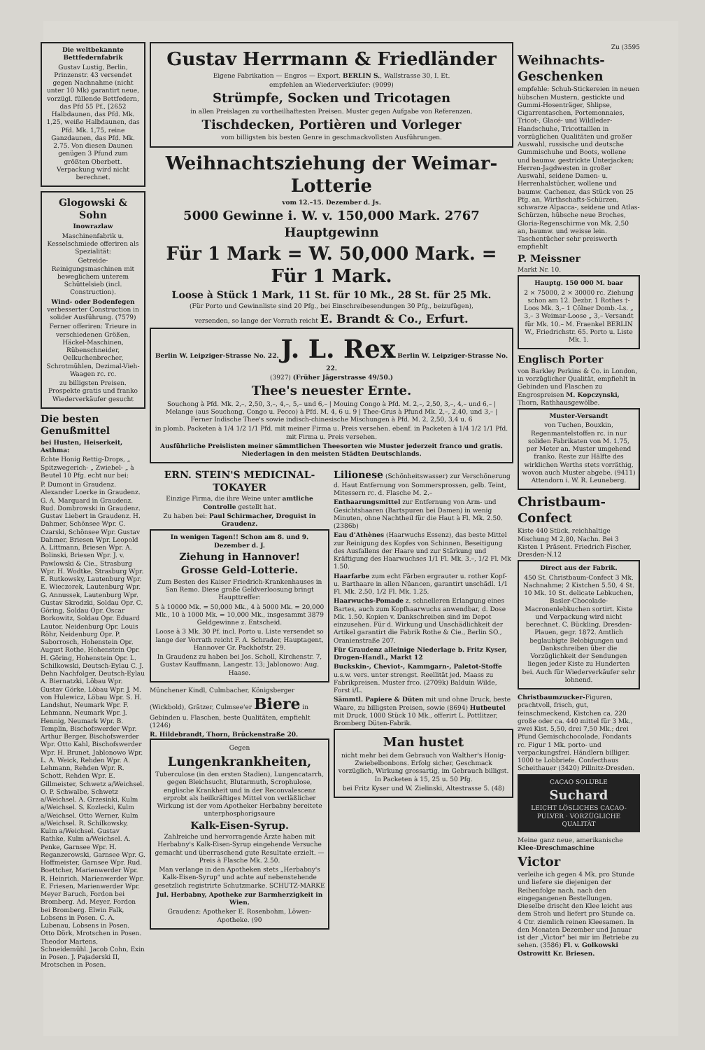Die weltbekannte Bettfedernfabrik
Gustav Lustig, Berlin, Prinzenstr. 43 versendet gegen Nachnahme (nicht unter 10 Mk) garantirt neue, vorzügl. füllende Bettfedern, das Pfd 55 Pf., [2652 Halbdaunen, das Pfd. Mk. 1,25, weiße Halbdaunen, das Pfd. Mk. 1,75, reine Ganzdaunen, das Pfd. Mk. 2.75. Von diesen Daunen genügen 3 Pfund zum größten Oberbett. Verpackung wird nicht berechnet.
Glogowski & Sohn
Inowrazlaw
Maschinenfabrik u. Kesselschmiede offeriren als Spezialität:
Getreide-Reinigungsmaschinen mit beweglichem unterem Schüttelsieb (incl. Construction).
Wind- oder Bodenfegen verbesserter Construction in solider Ausführung. (7579)
Ferner offeriren: Trieure in verschiedenen Größen, Häckel-Maschinen, Rübenschneider, Oelkuchenbrecher, Schrotmühlen, Dezimal-Vieh-Waagen rc. rc.
zu billigsten Preisen. Prospekte gratis und franko Wiederverkäufer gesucht
Die besten Genußmittel
bei Husten, Heiserkeit, Asthma:
Echte Honig Rettig-Drops, „ Spitzwegerich- „ Zwiebel- „ à Beutel 10 Pfg. echt nur bei:
P. Dumont in Graudenz. Alexander Loerke in Graudenz. G. A. Marquard in Graudenz. Rud. Dombrowski in Graudenz. Gustav Liebert in Graudenz. H. Dahmer, Schönsee Wpr. C. Czarski, Schönsee Wpr. Gustav Dahmer, Briesen Wpr. Leopold A. Littmann, Briesen Wpr. A. Bolinski, Briesen Wpr. J. v. Pawlowski & Cie., Strasburg Wpr. H. Wodtke, Strasburg Wpr. E. Rutkowsky, Lautenburg Wpr. E. Wieczorek, Lautenburg Wpr. G. Annussek, Lautenburg Wpr. Gustav Skrodzki, Soldau Opr. C. Göring, Soldau Opr. Oscar Borkowitz, Soldau Opr. Eduard Lautor, Neidenburg Opr. Louis Röhr, Neidenburg Opr. P. Saborrosch, Hohenstein Opr. August Rothe, Hohenstein Opr. H. Göring, Hohenstein Opr. L. Schilkowski, Deutsch-Eylau C. J. Dehn Nachfolger, Deutsch-Eylau A. Biernatzki, Löbau Wpr. Gustav Görke, Löbau Wpr. J. M. von Hulewicz, Löbau Wpr. S. H. Landshut, Neumark Wpr. F. Lehmann, Neumark Wpr. J. Hennig, Neumark Wpr. B. Templin, Bischofswerder Wpr. Arthur Berger, Bischofswerder Wpr. Otto Kahl, Bischofswerder Wpr. H. Brunet, Jablonowo Wpr. L. A. Weick, Rehden Wpr. A. Lehmann, Rehden Wpr. R. Schott, Rehden Wpr. E. Gillmeister, Schwetz a/Weichsel. O. P. Schwalbe, Schwetz a/Weichsel. A. Grzesinki, Kulm a/Weichsel. S. Kozlecki, Kulm a/Weichsel. Otto Werner, Kulm a/Weichsel. R. Schilkowsky, Kulm a/Weichsel. Gustav Rathke, Kulm a/Weichsel. A. Penke, Garnsee Wpr. H. Reganzerowski, Garnsee Wpr. G. Hoffmeister, Garnsee Wpr. Rud. Boettcher, Marienwerder Wpr. R. Heinrich, Marienwerder Wpr. E. Friesen, Marienwerder Wpr. Meyer Baruch, Fordon bei Bromberg. Ad. Meyer, Fordon bei Bromberg. Elwin Falk, Lobsens in Posen. C. A. Lubenau, Lobsens in Posen. Otto Dörk, Mrotschen in Posen. Theodor Martens, Schneidemühl. Jacob Cohn, Exin in Posen. J. Pajaderski II, Mrotschen in Posen.
Gustav Herrmann & Friedländer
Eigene Fabrikation — Engros — Export. BERLIN S., Wallstrasse 30, I. Et.
empfehlen an Wiederverkäufer: (9099)
Strümpfe, Socken und Tricotagen
in allen Preislagen zu vortheilhaftesten Preisen. Muster gegen Aufgabe von Referenzen.
Tischdecken, Portièren und Vorleger
vom billigsten bis besten Genre in geschmackvollsten Ausführungen.
Weihnachtsziehung der Weimar-Lotterie
vom 12.–15. Dezember d. Js.
5000 Gewinne i. W. v. 150,000 Mark. 2767
Hauptgewinn
Für 1 Mark = W. 50,000 Mark. = Für 1 Mark.
Loose à Stück 1 Mark, 11 St. für 10 Mk., 28 St. für 25 Mk.
(Für Porto und Gewinnliste sind 20 Pfg., bei Einschreibesendungen 30 Pfg., beizufügen),
versenden, so lange der Vorrath reicht E. Brandt & Co., Erfurt.
Berlin W. Leipziger-Strasse No. 22. J. L. Rex Berlin W. Leipziger-Strasse No. 22.
(3927) (Früher Jägerstrasse 49/50.)
Thee's neuester Ernte.
Souchong à Pfd. Mk. 2,–, 2,50, 3,–, 4,–, 5,– und 6,– | Mouing Congo à Pfd. M. 2,–, 2,50, 3,–, 4,– und 6,– | Melange (aus Souchong, Congo u. Pecco) à Pfd. M. 4, 6 u. 9 | Thee-Grus à Pfund Mk. 2,–, 2,40, und 3,– | Ferner Indische Thee's sowie indisch-chinesische Mischungen à Pfd. M. 2, 2,50, 3,4 u. 6
in plomb. Packeten à 1/4 1/2 1/1 Pfd. mit meiner Firma u. Preis versehen. ebenf. in Packeten à 1/4 1/2 1/1 Pfd. mit Firma u. Preis versehen.
Ausführliche Preislisten meiner sämmtlichen Theesorten wie Muster jederzeit franco und gratis. Niederlagen in den meisten Städten Deutschlands.
ERN. STEIN'S MEDICINAL-TOKAYER
Einzige Firma, die ihre Weine unter amtliche Controlle gestellt hat.
Zu haben bei: Paul Schirmacher, Droguist in Graudenz.
In wenigen Tagen!! Schon am 8. und 9. Dezember d. J.
Ziehung in Hannover!
Grosse Geld-Lotterie.
Zum Besten des Kaiser Friedrich-Krankenhauses in San Remo. Diese große Geldverloosung bringt Haupttreffer:
5 à 10000 Mk. = 50,000 Mk., 4 à 5000 Mk. = 20,000 Mk., 10 à 1000 Mk. = 10,000 Mk., insgesammt 3879 Geldgewinne z. Entscheid.
Loose à 3 Mk. 30 Pf. incl. Porto u. Liste versendet so lange der Vorrath reicht F. A. Schrader, Hauptagent, Hannover Gr. Packhofstr. 29.
In Graudenz zu haben bei Jos. Scholl, Kirchenstr. 7, Gustav Kauffmann, Langestr. 13; Jablonowo: Aug. Haase.
Münchener Kindl, Culmbacher, Königsberger (Wickbold), Grätzer, Culmsee'er Biere in Gebinden u. Flaschen, beste Qualitäten, empfiehlt (1246)
R. Hildebrandt, Thorn, Brückenstraße 20.
Gegen
Lungenkrankheiten,
Tuberculose (in den ersten Stadien), Lungencatarrh, gegen Bleichsucht, Blutarmuth, Scrophulose, englische Krankheit und in der Reconvalescenz erprobt als heilkräftiges Mittel von verläßlicher Wirkung ist der vom Apotheker Herbabny bereitete unterphosphorigsaure
Kalk-Eisen-Syrup.
Zahlreiche und hervorragende Ärzte haben mit Herbabny's Kalk-Eisen-Syrup eingehende Versuche gemacht und überraschend gute Resultate erzielt. — Preis à Flasche Mk. 2.50.
Man verlange in den Apotheken stets „Herbabny's Kalk-Eisen-Syrup" und achte auf nebenstehende gesetzlich registrirte Schutzmarke. SCHUTZ-MARKE
Jul. Herbabny, Apotheke zur Barmherzigkeit in Wien.
Graudenz: Apotheker E. Rosenbohm, Löwen-Apotheke. (90
Lilionese (Schönheitswasser) zur Verschönerung d. Haut Entfernung von Sommersprossen, gelb. Teint, Mitessern rc. d. Flasche M. 2.–
Enthaarungsmittel zur Entfernung von Arm- und Gesichtshaaren (Bartspuren bei Damen) in wenig Minuten, ohne Nachtheil für die Haut à Fl. Mk. 2.50. (2386b)
Eau d'Athènes (Haarwuchs Essenz), das beste Mittel zur Reinigung des Kopfes von Schinnen, Beseitigung des Ausfallens der Haare und zur Stärkung und Kräftigung des Haarwuchses 1/1 Fl. Mk. 3.–, 1/2 Fl. Mk 1.50.
Haarfarbe zum echt Färben ergrauter u. rother Kopf- u. Barthaare in allen Nüancen, garantirt unschädl. 1/1 Fl. Mk. 2.50, 1/2 Fl. Mk. 1.25.
Haarwuchs-Pomade z. schnelleren Erlangung eines Bartes, auch zum Kopfhaarwuchs anwendbar, d. Dose Mk. 1.50. Kopien v. Dankschreiben sind im Depot einzusehen. Für d. Wirkung und Unschädlichkeit der Artikel garantirt die Fabrik Rothe & Cie., Berlin SO., Oranienstraße 207.
Für Graudenz alleinige Niederlage b. Fritz Kyser, Drogen-Handl., Markt 12
Buckskin-, Cheviot-, Kammgarn-, Paletot-Stoffe u.s.w. vers. unter strengst. Reellität jed. Maass zu Fabrikpreisen. Muster frco. (2709k) Balduin Wilde, Forst i/L.
Sämmtl. Papiere & Düten mit und ohne Druck, beste Waare, zu billigsten Preisen, sowie (8694) Hutbeutel mit Druck, 1000 Stück 10 Mk., offerirt L. Pottlitzer, Bromberg Düten-Fabrik.
Man hustet
nicht mehr bei dem Gebrauch von Walther's Honig-Zwiebelbonbons. Erfolg sicher, Geschmack vorzüglich, Wirkung grossartig, im Gebrauch billigst. In Packeten à 15, 25 u. 50 Pfg.
bei Fritz Kyser und W. Zielinski, Altestrasse 5. (48)
Zu (3595
Weihnachts-Geschenken
empfehle: Schuh-Stickereien in neuen hübschen Mustern, gestickte und Gummi-Hosenträger, Shlipse, Cigarrentaschen, Portemonnaies, Tricot-, Glacé- und Wildleder-Handschuhe, Tricottaillen in vorzüglichen Qualitäten und großer Auswahl, russische und deutsche Gummischuhe und Boots, wollene und baumw. gestrickte Unterjacken; Herren-Jagdwesten in großer Auswahl, seidene Damen- u. Herrenhalstücher, wollene und baumw. Cachenez, das Stück von 25 Pfg. an, Wirthschafts-Schürzen, schwarze Alpacca-, seidene und Atlas-Schürzen, hübsche neue Broches, Gloria-Regenschirme von Mk. 2,50 an, baumw. und weisse lein. Taschentücher sehr preiswerth empfiehlt
P. Meissner
Markt Nr. 10.
Hauptg. 150 000 M. baar
2 × 75000, 2 × 30000 rc. Ziehung schon am 12. Dezbr. 1 Rothes †-Loos Mk. 3,– 1 Cölner Domb.-Ls. „ 3,– 3 Weimar-Loose „ 3,– Versandt für Mk. 10.– M. Fraenkel BERLIN W., Friedrichstr. 65. Porto u. Liste Mk. 1.
Englisch Porter
von Barkley Perkins & Co. in London, in vorzüglicher Qualität, empfiehlt in Gebinden und Flaschen zu Engrospreisen M. Kopczynski, Thorn, Rathhausgewölbe.
Muster-Versandt
von Tuchen, Bouxkin, Regenmantelstoffen rc. in nur soliden Fabrikaten von M. 1.75, per Meter an. Muster umgehend franko. Reste zur Hälfte des wirklichen Werths stets vorräthig, wovon auch Muster abgebe. (9411) Attendorn i. W. R. Leuneberg.
Christbaum-Confect
Kiste 440 Stück, reichhaltige Mischung M 2,80, Nachn. Bei 3 Kisten 1 Präsent. Friedrich Fischer, Dresden-N.12
Direct aus der Fabrik.
450 St. Christbaum-Confect 3 Mk. Nachnahme; 2 Kistchen 5.50, 4 St. 10 Mk. 10 St. delicate Lebkuchen, Basler-Chocolade-Macronenlebkuchen sortirt. Kiste und Verpackung wird nicht berechnet. C. Bückling, Dresden-Plauen, gegr. 1872. Amtlich beglaubigte Belobigungen und Dankschreiben über die Vorzüglichkeit der Sendungen liegen jeder Kiste zu Hunderten bei. Auch für Wiederverkäufer sehr lohnend.
Christbaumzucker-Figuren, prachtvoll, frisch, gut, feinschmeckend, Kistchen ca. 220 große oder ca. 440 mittel für 3 Mk., zwei Kist. 5,50, drei 7,50 Mk.; drei Pfund Gemischchocolade, Fondants rc. Figur 1 Mk. porto- und verpackungsfrei. Händlern billiger. 1000 te Lobbriefe. Confecthaus Scheithauer (3420) Pillnitz-Dresden.
CACAO SOLUBLE
Suchard
LEICHT LÖSLICHES CACAO-PULVER · VORZÜGLICHE QUALITÄT
Meine ganz neue, amerikanische Klee-Dreschmaschine
Victor
verleihe ich gegen 4 Mk. pro Stunde und liefere sie diejenigen der Reihenfolge nach, nach den eingegangenen Bestellungen. Dieselbe drischt den Klee leicht aus dem Stroh und liefert pro Stunde ca. 4 Ctr. ziemlich reinen Kleesamen. In den Monaten Dezember und Januar ist der „Victor" bei mir im Betriebe zu sehen. (3586) Fl. v. Golkowski Ostrowitt Kr. Briesen.